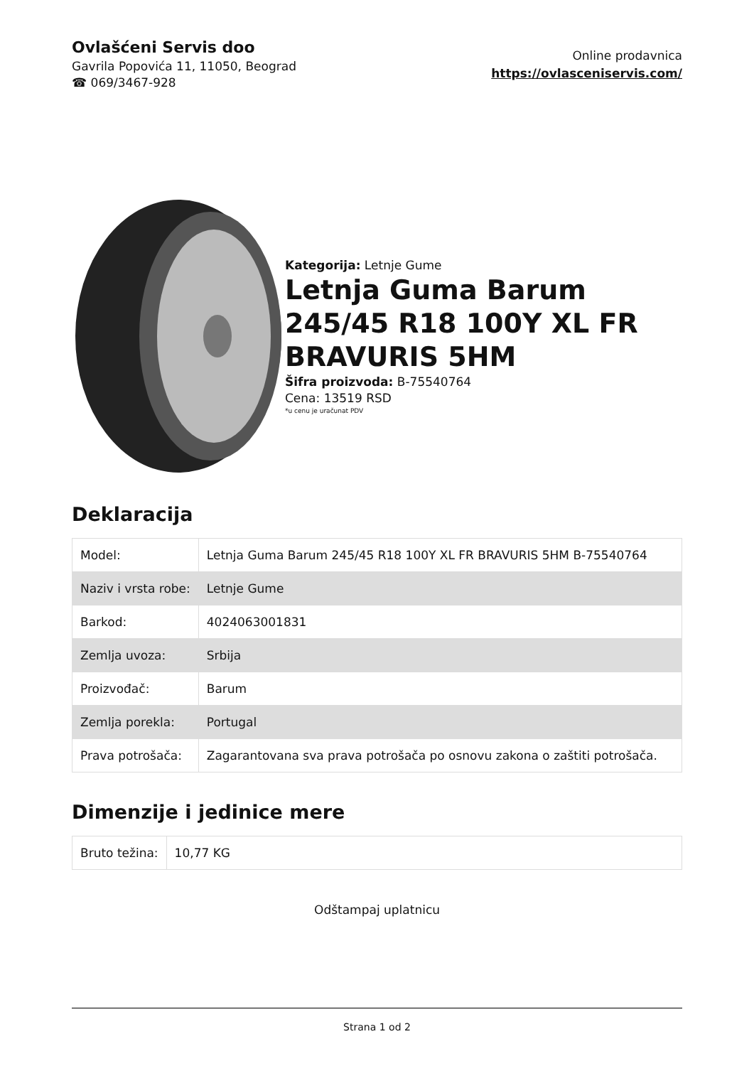Ovlašćeni Servis doo
Gavrila Popovića 11, 11050, Beograd
☎ 069/3467-928
Online prodavnica
https://ovlasceniservis.com/
Kategorija: Letnje Gume
Letnja Guma Barum 245/45 R18 100Y XL FR BRAVURIS 5HM
Šifra proizvoda: B-75540764
Cena: 13519 RSD
*u cenu je uračunat PDV
Deklaracija
| Model: | Letnja Guma Barum 245/45 R18 100Y XL FR BRAVURIS 5HM B-75540764 |
| Naziv i vrsta robe: | Letnje Gume |
| Barkod: | 4024063001831 |
| Zemlja uvoza: | Srbija |
| Proizvođač: | Barum |
| Zemlja porekla: | Portugal |
| Prava potrošača: | Zagarantovana sva prava potrošača po osnovu zakona o zaštiti potrošača. |
Dimenzije i jedinice mere
| Bruto težina: | 10,77 KG |
Odštampaj uplatnicu
Strana 1 od 2